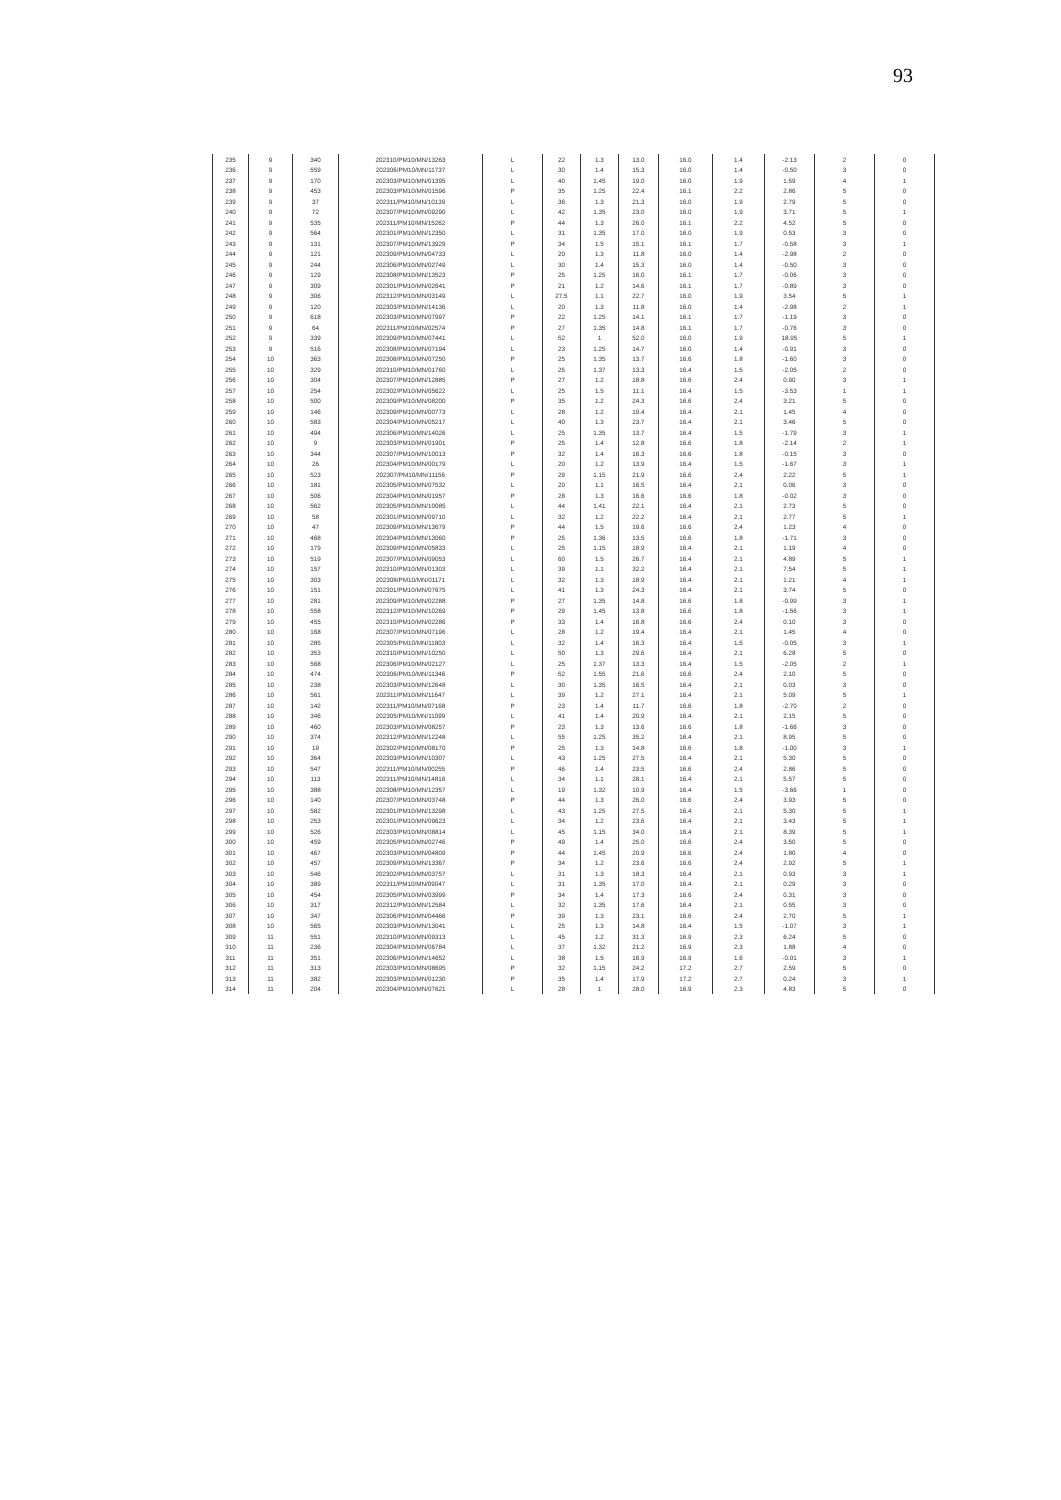93
| 235 | 9 | 340 | 202310/PM10/MN/13263 | L | 22 | 1.3 | 13.0 | 16.0 | 1.4 | -2.13 | 2 | 0 |
| 236 | 9 | 559 | 202306/PM10/MN/11737 | L | 30 | 1.4 | 15.3 | 16.0 | 1.4 | -0.50 | 3 | 0 |
| 237 | 9 | 170 | 202303/PM10/MN/01395 | L | 40 | 1.45 | 19.0 | 16.0 | 1.9 | 1.59 | 4 | 1 |
| 238 | 9 | 453 | 202303/PM10/MN/01596 | P | 35 | 1.25 | 22.4 | 16.1 | 2.2 | 2.86 | 5 | 0 |
| 239 | 9 | 37 | 202311/PM10/MN/10139 | L | 36 | 1.3 | 21.3 | 16.0 | 1.9 | 2.79 | 5 | 0 |
| 240 | 9 | 72 | 202307/PM10/MN/09290 | L | 42 | 1.35 | 23.0 | 16.0 | 1.9 | 3.71 | 5 | 1 |
| 241 | 9 | 535 | 202311/PM10/MN/15262 | P | 44 | 1.3 | 26.0 | 16.1 | 2.2 | 4.52 | 5 | 0 |
| 242 | 9 | 564 | 202301/PM10/MN/12350 | L | 31 | 1.35 | 17.0 | 16.0 | 1.9 | 0.53 | 3 | 0 |
| 243 | 9 | 131 | 202307/PM10/MN/13929 | P | 34 | 1.5 | 15.1 | 16.1 | 1.7 | -0.58 | 3 | 1 |
| 244 | 9 | 121 | 202309/PM10/MN/04733 | L | 20 | 1.3 | 11.8 | 16.0 | 1.4 | -2.98 | 2 | 0 |
| 245 | 9 | 244 | 202306/PM10/MN/02749 | L | 30 | 1.4 | 15.3 | 16.0 | 1.4 | -0.50 | 3 | 0 |
| 246 | 9 | 129 | 202308/PM10/MN/13523 | P | 25 | 1.25 | 16.0 | 16.1 | 1.7 | -0.06 | 3 | 0 |
| 247 | 9 | 309 | 202301/PM10/MN/02641 | P | 21 | 1.2 | 14.6 | 16.1 | 1.7 | -0.89 | 3 | 0 |
| 248 | 9 | 306 | 202312/PM10/MN/03149 | L | 27.5 | 1.1 | 22.7 | 16.0 | 1.9 | 3.54 | 5 | 1 |
| 249 | 9 | 120 | 202303/PM10/MN/14136 | L | 20 | 1.3 | 11.8 | 16.0 | 1.4 | -2.98 | 2 | 1 |
| 250 | 9 | 618 | 202303/PM10/MN/07997 | P | 22 | 1.25 | 14.1 | 16.1 | 1.7 | -1.19 | 3 | 0 |
| 251 | 9 | 64 | 202311/PM10/MN/02574 | P | 27 | 1.35 | 14.8 | 16.1 | 1.7 | -0.76 | 3 | 0 |
| 252 | 9 | 339 | 202309/PM10/MN/07441 | L | 52 | 1 | 52.0 | 16.0 | 1.9 | 18.95 | 5 | 1 |
| 253 | 9 | 516 | 202308/PM10/MN/07194 | L | 23 | 1.25 | 14.7 | 16.0 | 1.4 | -0.91 | 3 | 0 |
| 254 | 10 | 363 | 202308/PM10/MN/07250 | P | 25 | 1.35 | 13.7 | 16.6 | 1.8 | -1.60 | 3 | 0 |
| 255 | 10 | 329 | 202310/PM10/MN/01760 | L | 25 | 1.37 | 13.3 | 16.4 | 1.5 | -2.05 | 2 | 0 |
| 256 | 10 | 304 | 202307/PM10/MN/12885 | P | 27 | 1.2 | 18.8 | 16.6 | 2.4 | 0.90 | 3 | 1 |
| 257 | 10 | 254 | 202302/PM10/MN/05622 | L | 25 | 1.5 | 11.1 | 16.4 | 1.5 | -3.53 | 1 | 1 |
| 258 | 10 | 500 | 202309/PM10/MN/08200 | P | 35 | 1.2 | 24.3 | 16.6 | 2.4 | 3.21 | 5 | 0 |
| 259 | 10 | 146 | 202309/PM10/MN/00773 | L | 28 | 1.2 | 19.4 | 16.4 | 2.1 | 1.45 | 4 | 0 |
| 260 | 10 | 583 | 202304/PM10/MN/05217 | L | 40 | 1.3 | 23.7 | 16.4 | 2.1 | 3.46 | 5 | 0 |
| 261 | 10 | 494 | 202306/PM10/MN/14026 | L | 25 | 1.35 | 13.7 | 16.4 | 1.5 | -1.79 | 3 | 1 |
| 262 | 10 | 9 | 202303/PM10/MN/01901 | P | 25 | 1.4 | 12.8 | 16.6 | 1.8 | -2.14 | 2 | 1 |
| 263 | 10 | 344 | 202307/PM10/MN/10013 | P | 32 | 1.4 | 16.3 | 16.6 | 1.8 | -0.15 | 3 | 0 |
| 264 | 10 | 26 | 202304/PM10/MN/00179 | L | 20 | 1.2 | 13.9 | 16.4 | 1.5 | -1.67 | 3 | 1 |
| 265 | 10 | 523 | 202307/PM10/MN/11156 | P | 29 | 1.15 | 21.9 | 16.6 | 2.4 | 2.22 | 5 | 1 |
| 266 | 10 | 181 | 202305/PM10/MN/07532 | L | 20 | 1.1 | 16.5 | 16.4 | 2.1 | 0.06 | 3 | 0 |
| 267 | 10 | 506 | 202304/PM10/MN/01957 | P | 28 | 1.3 | 16.6 | 16.6 | 1.8 | -0.02 | 3 | 0 |
| 268 | 10 | 562 | 202305/PM10/MN/10085 | L | 44 | 1.41 | 22.1 | 16.4 | 2.1 | 2.73 | 5 | 0 |
| 269 | 10 | 58 | 202301/PM10/MN/09710 | L | 32 | 1.2 | 22.2 | 16.4 | 2.1 | 2.77 | 5 | 1 |
| 270 | 10 | 47 | 202309/PM10/MN/13679 | P | 44 | 1.5 | 19.6 | 16.6 | 2.4 | 1.23 | 4 | 0 |
| 271 | 10 | 468 | 202304/PM10/MN/13060 | P | 25 | 1.36 | 13.5 | 16.6 | 1.8 | -1.71 | 3 | 0 |
| 272 | 10 | 179 | 202309/PM10/MN/05833 | L | 25 | 1.15 | 18.9 | 16.4 | 2.1 | 1.19 | 4 | 0 |
| 273 | 10 | 519 | 202307/PM10/MN/09053 | L | 60 | 1.5 | 26.7 | 16.4 | 2.1 | 4.89 | 5 | 1 |
| 274 | 10 | 157 | 202310/PM10/MN/01303 | L | 39 | 1.1 | 32.2 | 16.4 | 2.1 | 7.54 | 5 | 1 |
| 275 | 10 | 303 | 202308/PM10/MN/01171 | L | 32 | 1.3 | 18.9 | 16.4 | 2.1 | 1.21 | 4 | 1 |
| 276 | 10 | 151 | 202301/PM10/MN/07675 | L | 41 | 1.3 | 24.3 | 16.4 | 2.1 | 3.74 | 5 | 0 |
| 277 | 10 | 281 | 202309/PM10/MN/02288 | P | 27 | 1.35 | 14.8 | 16.6 | 1.8 | -0.99 | 3 | 1 |
| 278 | 10 | 558 | 202312/PM10/MN/10269 | P | 29 | 1.45 | 13.8 | 16.6 | 1.8 | -1.56 | 3 | 1 |
| 279 | 10 | 455 | 202310/PM10/MN/02286 | P | 33 | 1.4 | 16.8 | 16.6 | 2.4 | 0.10 | 3 | 0 |
| 280 | 10 | 168 | 202307/PM10/MN/07196 | L | 28 | 1.2 | 19.4 | 16.4 | 2.1 | 1.45 | 4 | 0 |
| 281 | 10 | 285 | 202305/PM10/MN/11803 | L | 32 | 1.4 | 16.3 | 16.4 | 1.5 | -0.05 | 3 | 1 |
| 282 | 10 | 353 | 202310/PM10/MN/10250 | L | 50 | 1.3 | 29.6 | 16.4 | 2.1 | 6.28 | 5 | 0 |
| 283 | 10 | 568 | 202306/PM10/MN/02127 | L | 25 | 1.37 | 13.3 | 16.4 | 1.5 | -2.05 | 2 | 1 |
| 284 | 10 | 474 | 202306/PM10/MN/11346 | P | 52 | 1.55 | 21.6 | 16.6 | 2.4 | 2.10 | 5 | 0 |
| 285 | 10 | 238 | 202303/PM10/MN/12648 | L | 30 | 1.35 | 16.5 | 16.4 | 2.1 | 0.03 | 3 | 0 |
| 286 | 10 | 561 | 202311/PM10/MN/11647 | L | 39 | 1.2 | 27.1 | 16.4 | 2.1 | 5.09 | 5 | 1 |
| 287 | 10 | 142 | 202311/PM10/MN/07168 | P | 23 | 1.4 | 11.7 | 16.6 | 1.8 | -2.70 | 2 | 0 |
| 288 | 10 | 346 | 202305/PM10/MN/11099 | L | 41 | 1.4 | 20.9 | 16.4 | 2.1 | 2.15 | 5 | 0 |
| 289 | 10 | 460 | 202303/PM10/MN/08257 | P | 23 | 1.3 | 13.6 | 16.6 | 1.8 | -1.66 | 3 | 0 |
| 290 | 10 | 374 | 202312/PM10/MN/12248 | L | 55 | 1.25 | 35.2 | 16.4 | 2.1 | 8.95 | 5 | 0 |
| 291 | 10 | 19 | 202302/PM10/MN/08170 | P | 25 | 1.3 | 14.8 | 16.6 | 1.8 | -1.00 | 3 | 1 |
| 292 | 10 | 364 | 202303/PM10/MN/10307 | L | 43 | 1.25 | 27.5 | 16.4 | 2.1 | 5.30 | 5 | 0 |
| 293 | 10 | 547 | 202311/PM10/MN/00255 | P | 46 | 1.4 | 23.5 | 16.6 | 2.4 | 2.86 | 5 | 0 |
| 294 | 10 | 113 | 202311/PM10/MN/14816 | L | 34 | 1.1 | 28.1 | 16.4 | 2.1 | 5.57 | 5 | 0 |
| 295 | 10 | 388 | 202308/PM10/MN/12357 | L | 19 | 1.32 | 10.9 | 16.4 | 1.5 | -3.66 | 1 | 0 |
| 296 | 10 | 140 | 202307/PM10/MN/03748 | P | 44 | 1.3 | 26.0 | 16.6 | 2.4 | 3.93 | 5 | 0 |
| 297 | 10 | 582 | 202301/PM10/MN/13298 | L | 43 | 1.25 | 27.5 | 16.4 | 2.1 | 5.30 | 5 | 1 |
| 298 | 10 | 253 | 202301/PM10/MN/09623 | L | 34 | 1.2 | 23.6 | 16.4 | 2.1 | 3.43 | 5 | 1 |
| 299 | 10 | 526 | 202303/PM10/MN/08814 | L | 45 | 1.15 | 34.0 | 16.4 | 2.1 | 8.39 | 5 | 1 |
| 300 | 10 | 459 | 202305/PM10/MN/02746 | P | 49 | 1.4 | 25.0 | 16.6 | 2.4 | 3.50 | 5 | 0 |
| 301 | 10 | 467 | 202303/PM10/MN/04809 | P | 44 | 1.45 | 20.9 | 16.6 | 2.4 | 1.80 | 4 | 0 |
| 302 | 10 | 457 | 202309/PM10/MN/13367 | P | 34 | 1.2 | 23.6 | 16.6 | 2.4 | 2.92 | 5 | 1 |
| 303 | 10 | 546 | 202302/PM10/MN/03757 | L | 31 | 1.3 | 18.3 | 16.4 | 2.1 | 0.93 | 3 | 1 |
| 304 | 10 | 389 | 202311/PM10/MN/09047 | L | 31 | 1.35 | 17.0 | 16.4 | 2.1 | 0.29 | 3 | 0 |
| 305 | 10 | 454 | 202305/PM10/MN/03999 | P | 34 | 1.4 | 17.3 | 16.6 | 2.4 | 0.31 | 3 | 0 |
| 306 | 10 | 317 | 202312/PM10/MN/12584 | L | 32 | 1.35 | 17.6 | 16.4 | 2.1 | 0.55 | 3 | 0 |
| 307 | 10 | 347 | 202306/PM10/MN/04466 | P | 39 | 1.3 | 23.1 | 16.6 | 2.4 | 2.70 | 5 | 1 |
| 308 | 10 | 565 | 202303/PM10/MN/13041 | L | 25 | 1.3 | 14.8 | 16.4 | 1.5 | -1.07 | 3 | 1 |
| 309 | 11 | 551 | 202310/PM10/MN/09313 | L | 45 | 1.2 | 31.3 | 16.9 | 2.3 | 6.24 | 5 | 0 |
| 310 | 11 | 236 | 202304/PM10/MN/06784 | L | 37 | 1.32 | 21.2 | 16.9 | 2.3 | 1.88 | 4 | 0 |
| 311 | 11 | 351 | 202306/PM10/MN/14652 | L | 38 | 1.5 | 16.9 | 16.9 | 1.6 | -0.01 | 3 | 1 |
| 312 | 11 | 313 | 202303/PM10/MN/08695 | P | 32 | 1.15 | 24.2 | 17.2 | 2.7 | 2.59 | 5 | 0 |
| 313 | 11 | 382 | 202303/PM10/MN/01230 | P | 35 | 1.4 | 17.9 | 17.2 | 2.7 | 0.24 | 3 | 1 |
| 314 | 11 | 204 | 202304/PM10/MN/07621 | L | 28 | 1 | 28.0 | 16.9 | 2.3 | 4.83 | 5 | 0 |